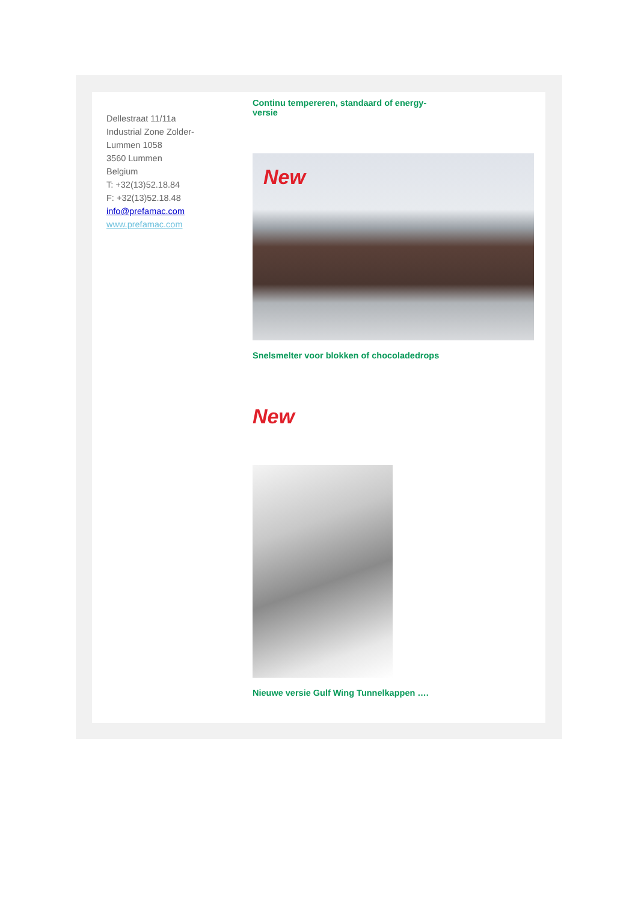Dellestraat 11/11a
Industrial Zone Zolder-
Lummen 1058
3560 Lummen
Belgium
T: +32(13)52.18.84
F: +32(13)52.18.48
info@prefamac.com
www.prefamac.com
Continu tempereren, standaard of energy-versie
New
Snelsmelter voor blokken of chocoladedrops
New
Nieuwe versie Gulf Wing Tunnelkappen ….